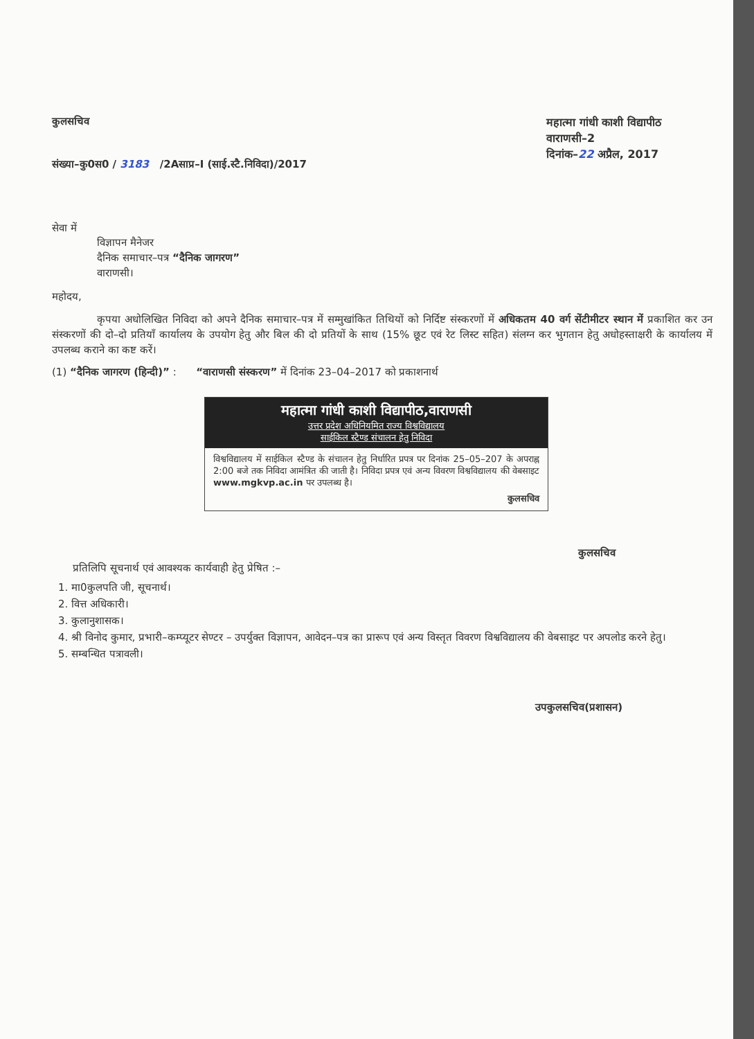कुलसचिव
संख्या–कु0स0 / 3183 /2Aसाप्र–I (साई.स्टै.निविदा)/2017
महात्मा गांधी काशी विद्यापीठ
वाराणसी–2
दिनांक–22 अप्रैल, 2017
सेवा में
विज्ञापन मैनेजर
दैनिक समाचार–पत्र “दैनिक जागरण”
वाराणसी।
महोदय,
कृपया अधोलिखित निविदा को अपने दैनिक समाचार–पत्र में सम्मुखांकित तिथियों को निर्दिष्ट संस्करणों में अधिकतम 40 वर्ग सेंटीमीटर स्थान में प्रकाशित कर उन संस्करणों की दो–दो प्रतियाँ कार्यालय के उपयोग हेतु और बिल की दो प्रतियों के साथ (15% छूट एवं रेट लिस्ट सहित) संलग्न कर भुगतान हेतु अधोहस्ताक्षरी के कार्यालय में उपलब्ध कराने का कष्ट करें।
(1) “दैनिक जागरण (हिन्दी)” : “वाराणसी संस्करण” में दिनांक 23–04–2017 को प्रकाशनार्थ
महात्मा गांधी काशी विद्यापीठ,वाराणसी
उत्तर प्रदेश अधिनियमित राज्य विश्वविद्यालय
साईकिल स्टैण्ड संचालन हेतु निविदा
विश्वविद्यालय में साईकिल स्टैण्ड के संचालन हेतु निर्धारित प्रपत्र पर दिनांक 25–05–207 के अपराह्न 2:00 बजे तक निविदा आमंत्रित की जाती है। निविदा प्रपत्र एवं अन्य विवरण विश्वविद्यालय की वेबसाइट www.mgkvp.ac.in पर उपलब्ध है।
कुलसचिव
कुलसचिव
प्रतिलिपि सूचनार्थ एवं आवश्यक कार्यवाही हेतु प्रेषित :–
1. मा0कुलपति जी, सूचनार्थ।
2. वित्त अधिकारी।
3. कुलानुशासक।
4. श्री विनोद कुमार, प्रभारी–कम्प्यूटर सेण्टर – उपर्युक्त विज्ञापन, आवेदन–पत्र का प्रारूप एवं अन्य विस्तृत विवरण विश्वविद्यालय की वेबसाइट पर अपलोड करने हेतु।
5. सम्बन्धित पत्रावली।
उपकुलसचिव(प्रशासन)